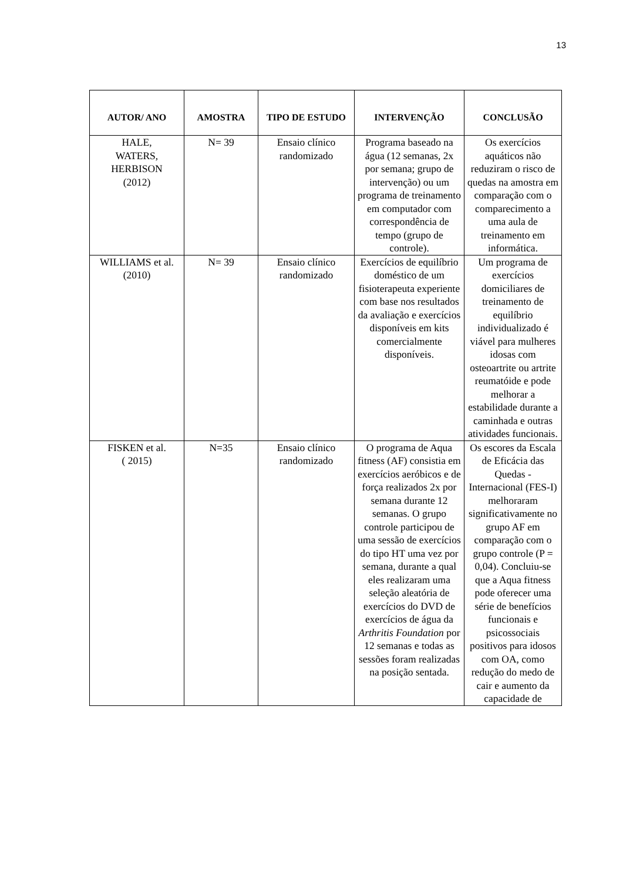13
| AUTOR/ ANO | AMOSTRA | TIPO DE ESTUDO | INTERVENÇÃO | CONCLUSÃO |
| --- | --- | --- | --- | --- |
| HALE, WATERS, HERBISON (2012) | N= 39 | Ensaio clínico randomizado | Programa baseado na água (12 semanas, 2x por semana; grupo de intervenção) ou um programa de treinamento em computador com correspondência de tempo (grupo de controle). | Os exercícios aquáticos não reduziram o risco de quedas na amostra em comparação com o comparecimento a uma aula de treinamento em informática. |
| WILLIAMS et al. (2010) | N= 39 | Ensaio clínico randomizado | Exercícios de equilíbrio doméstico de um fisioterapeuta experiente com base nos resultados da avaliação e exercícios disponíveis em kits comercialmente disponíveis. | Um programa de exercícios domiciliares de treinamento de equilíbrio individualizado é viável para mulheres idosas com osteoartrite ou artrite reumatóide e pode melhorar a estabilidade durante a caminhada e outras atividades funcionais. |
| FISKEN et al. ( 2015) | N=35 | Ensaio clínico randomizado | O programa de Aqua fitness (AF) consistia em exercícios aeróbicos e de força realizados 2x por semana durante 12 semanas. O grupo controle participou de uma sessão de exercícios do tipo HT uma vez por semana, durante a qual eles realizaram uma seleção aleatória de exercícios do DVD de exercícios de água da Arthritis Foundation por 12 semanas e todas as sessões foram realizadas na posição sentada. | Os escores da Escala de Eficácia das Quedas - Internacional (FES-I) melhoraram significativamente no grupo AF em comparação com o grupo controle (P = 0,04). Concluiu-se que a Aqua fitness pode oferecer uma série de benefícios funcionais e psicossociais positivos para idosos com OA, como redução do medo de cair e aumento da capacidade de |